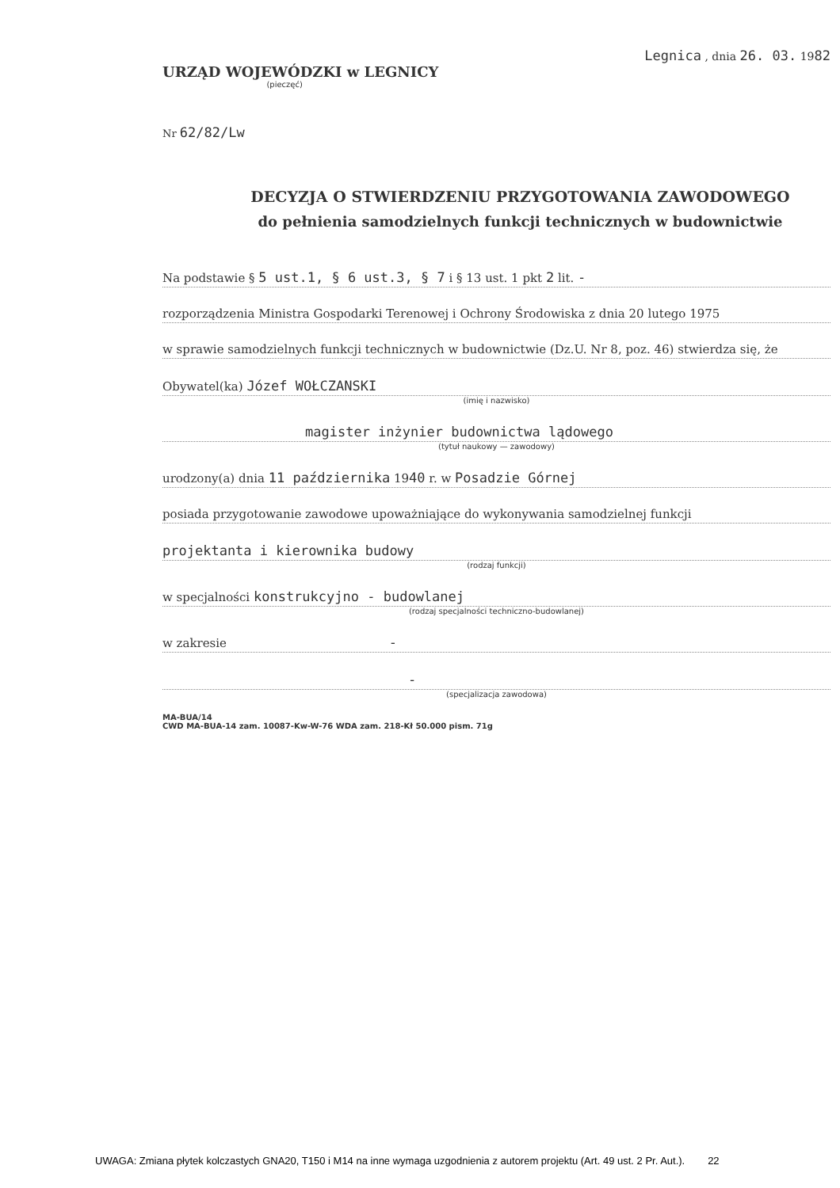URZĄD WOJEWÓDZKI w LEGNICY
(pieczęć)
Nr 62/82/Lw
Legnica , dnia 26. 03. 1982
DECYZJA O STWIERDZENIU PRZYGOTOWANIA ZAWODOWEGO
do pełnienia samodzielnych funkcji technicznych w budownictwie
Na podstawie § 5 ust.1, § 6 ust.3, § 7 i § 13 ust. 1 pkt 2 lit. -
rozporządzenia Ministra Gospodarki Terenowej i Ochrony Środowiska z dnia 20 lutego 1975
w sprawie samodzielnych funkcji technicznych w budownictwie (Dz.U. Nr 8, poz. 46) stwierdza się, że
Obywatel(ka) Józef WOŁCZANSKI
(imię i nazwisko)
magister inżynier budownictwa lądowego
(tytuł naukowy — zawodowy)
urodzony(a) dnia 11 października 1940 r. w Posadzie Górnej
posiada przygotowanie zawodowe upoważniające do wykonywania samodzielnej funkcji
projektanta i kierownika budowy
(rodzaj funkcji)
w specjalności konstrukcyjno - budowlanej
(rodzaj specjalności techniczno-budowlanej)
w zakresie -
-
(specjalizacja zawodowa)
MA-BUA/14
CWD MA-BUA-14 zam. 10087-Kw-W-76 WDA zam. 218-Kł 50.000 pism. 71g
UWAGA: Zmiana płytek kolczastych GNA20, T150 i M14 na inne wymaga uzgodnienia z autorem projektu (Art. 49 ust. 2 Pr. Aut.). 22